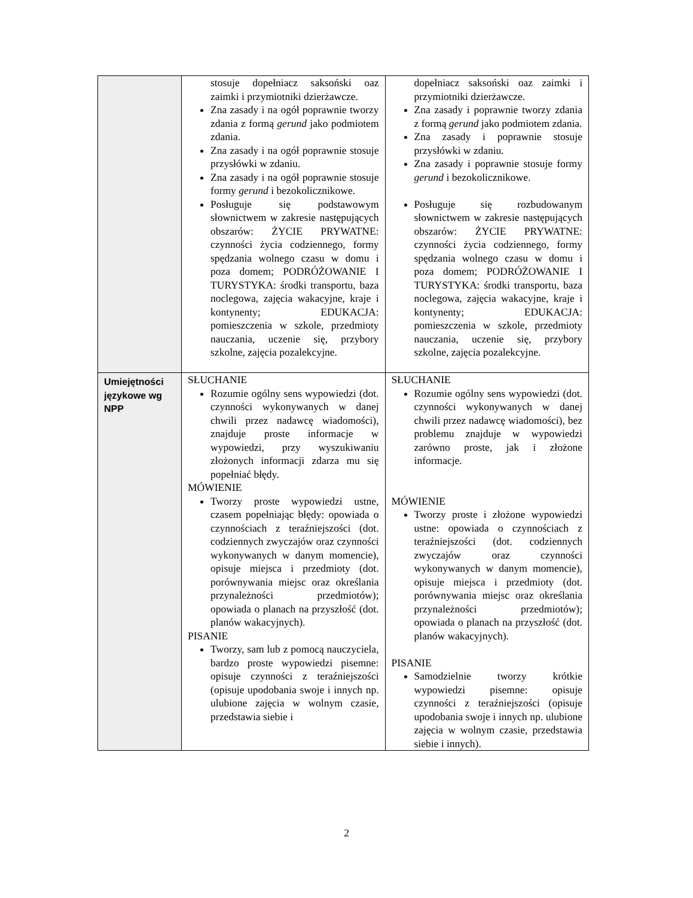| | stosuje dopełniacz saksoński oaz zaimki i przymiotniki dzierżawcze. Zna zasady i na ogół poprawnie tworzy zdania z formą gerund jako podmiotem zdania. Zna zasady i na ogół poprawnie stosuje przysłówki w zdaniu. Zna zasady i na ogół poprawnie stosuje formy gerund i bezokolicznikowe. Posługuje się podstawowym słownictwem w zakresie następujących obszarów: ŻYCIE PRYWATNE: czynności życia codziennego, formy spędzania wolnego czasu w domu i poza domem; PODRÓŻOWANIE I TURYSTYKA: środki transportu, baza noclegowa, zajęcia wakacyjne, kraje i kontynenty; EDUKACJA: pomieszczenia w szkole, przedmioty nauczania, uczenie się, przybory szkolne, zajęcia pozalekcyjne. | dopełniacz saksoński oaz zaimki i przymiotniki dzierżawcze. Zna zasady i poprawnie tworzy zdania z formą gerund jako podmiotem zdania. Zna zasady i poprawnie stosuje przysłówki w zdaniu. Zna zasady i poprawnie stosuje formy gerund i bezokolicznikowe. Posługuje się rozbudowanym słownictwem w zakresie następujących obszarów: ŻYCIE PRYWATNE: czynności życia codziennego, formy spędzania wolnego czasu w domu i poza domem; PODRÓŻOWANIE I TURYSTYKA: środki transportu, baza noclegowa, zajęcia wakacyjne, kraje i kontynenty; EDUKACJA: pomieszczenia w szkole, przedmioty nauczania, uczenie się, przybory szkolne, zajęcia pozalekcyjne. |
| Umiejętności językowe wg NPP | SŁUCHANIE Rozumie ogólny sens wypowiedzi (dot. czynności wykonywanych w danej chwili przez nadawcę wiadomości), znajduje proste informacje w wypowiedzi, przy wyszukiwaniu złożonych informacji zdarza mu się popełniać błędy. MÓWIENIE Tworzy proste wypowiedzi ustne, czasem popełniając błędy: opowiada o czynnościach z teraźniejszości (dot. codziennych zwyczajów oraz czynności wykonywanych w danym momencie), opisuje miejsca i przedmioty (dot. porównywania miejsc oraz określania przynależności przedmiotów); opowiada o planach na przyszłość (dot. planów wakacyjnych). PISANIE Tworzy, sam lub z pomocą nauczyciela, bardzo proste wypowiedzi pisemne: opisuje czynności z teraźniejszości (opisuje upodobania swoje i innych np. ulubione zajęcia w wolnym czasie, przedstawia siebie i | SŁUCHANIE Rozumie ogólny sens wypowiedzi (dot. czynności wykonywanych w danej chwili przez nadawcę wiadomości), bez problemu znajduje w wypowiedzi zarówno proste, jak i złożone informacje. MÓWIENIE Tworzy proste i złożone wypowiedzi ustne: opowiada o czynnościach z teraźniejszości (dot. codziennych zwyczajów oraz czynności wykonywanych w danym momencie), opisuje miejsca i przedmioty (dot. porównywania miejsc oraz określania przynależności przedmiotów); opowiada o planach na przyszłość (dot. planów wakacyjnych). PISANIE Samodzielnie tworzy krótkie wypowiedzi pisemne: opisuje czynności z teraźniejszości (opisuje upodobania swoje i innych np. ulubione zajęcia w wolnym czasie, przedstawia siebie i innych). |
2